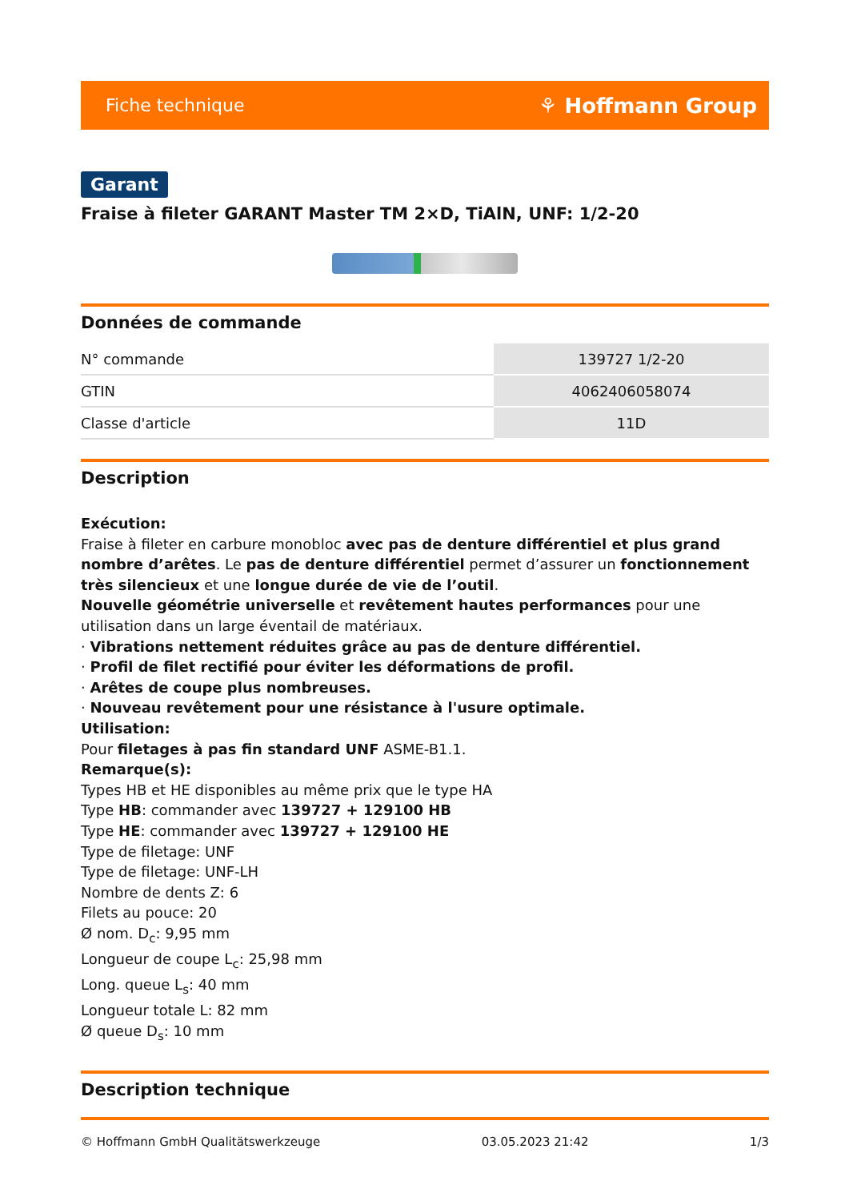Fiche technique ⚘ Hoffmann Group
Garant
Fraise à fileter GARANT Master TM 2×D, TiAlN, UNF: 1/2-20
Données de commande
| N° commande | 139727 1/2-20 |
| GTIN | 4062406058074 |
| Classe d'article | 11D |
Description
Exécution:
Fraise à fileter en carbure monobloc avec pas de denture différentiel et plus grand nombre d’arêtes. Le pas de denture différentiel permet d’assurer un fonctionnement très silencieux et une longue durée de vie de l’outil.
Nouvelle géométrie universelle et revêtement hautes performances pour une utilisation dans un large éventail de matériaux.
· Vibrations nettement réduites grâce au pas de denture différentiel.
· Profil de filet rectifié pour éviter les déformations de profil.
· Arêtes de coupe plus nombreuses.
· Nouveau revêtement pour une résistance à l'usure optimale.
Utilisation:
Pour filetages à pas fin standard UNF ASME-B1.1.
Remarque(s):
Types HB et HE disponibles au même prix que le type HA
Type HB: commander avec 139727 + 129100 HB
Type HE: commander avec 139727 + 129100 HE
Type de filetage: UNF
Type de filetage: UNF-LH
Nombre de dents Z: 6
Filets au pouce: 20
Ø nom. D<sub>c</sub>: 9,95 mm
Longueur de coupe L<sub>c</sub>: 25,98 mm
Long. queue L<sub>s</sub>: 40 mm
Longueur totale L: 82 mm
Ø queue D<sub>s</sub>: 10 mm
Description technique
© Hoffmann GmbH Qualitätswerkzeuge 03.05.2023 21:42 1/3